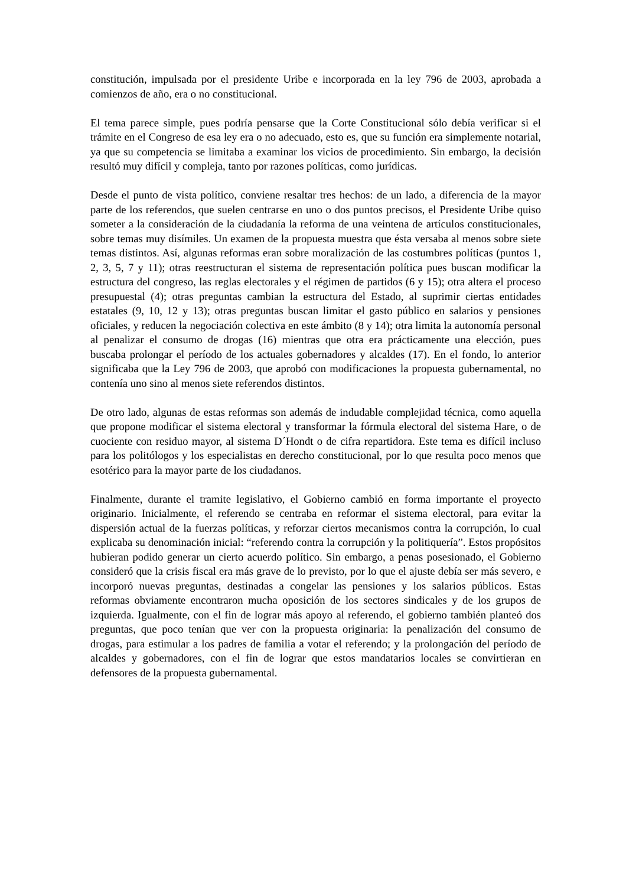constitución, impulsada por el presidente Uribe e incorporada en la ley 796 de 2003, aprobada a comienzos de año, era o no constitucional.
El tema parece simple, pues podría pensarse que la Corte Constitucional sólo debía verificar si el trámite en el Congreso de esa ley era o no adecuado, esto es, que su función era simplemente notarial, ya que su competencia se limitaba a examinar los vicios de procedimiento. Sin embargo, la decisión resultó muy difícil y compleja, tanto por razones políticas, como jurídicas.
Desde el punto de vista político, conviene resaltar tres hechos: de un lado, a diferencia de la mayor parte de los referendos, que suelen centrarse en uno o dos puntos precisos, el Presidente Uribe quiso someter a la consideración de la ciudadanía la reforma de una veintena de artículos constitucionales, sobre temas muy disímiles. Un examen de la propuesta muestra que ésta versaba al menos sobre siete temas distintos. Así, algunas reformas eran sobre moralización de las costumbres políticas (puntos 1, 2, 3, 5, 7 y 11); otras reestructuran el sistema de representación política pues buscan modificar la estructura del congreso, las reglas electorales y el régimen de partidos (6 y 15); otra altera el proceso presupuestal (4); otras preguntas cambian la estructura del Estado, al suprimir ciertas entidades estatales (9, 10, 12 y 13); otras preguntas buscan limitar el gasto público en salarios y pensiones oficiales, y reducen la negociación colectiva en este ámbito (8 y 14); otra limita la autonomía personal al penalizar el consumo de drogas (16) mientras que otra era prácticamente una elección, pues buscaba prolongar el período de los actuales gobernadores y alcaldes (17). En el fondo, lo anterior significaba que la Ley 796 de 2003, que aprobó con modificaciones la propuesta gubernamental, no contenía uno sino al menos siete referendos distintos.
De otro lado, algunas de estas reformas son además de indudable complejidad técnica, como aquella que propone modificar el sistema electoral y transformar la fórmula electoral del sistema Hare, o de cuociente con residuo mayor, al sistema D´Hondt o de cifra repartidora. Este tema es difícil incluso para los politólogos y los especialistas en derecho constitucional, por lo que resulta poco menos que esotérico para la mayor parte de los ciudadanos.
Finalmente, durante el tramite legislativo, el Gobierno cambió en forma importante el proyecto originario. Inicialmente, el referendo se centraba en reformar el sistema electoral, para evitar la dispersión actual de la fuerzas políticas, y reforzar ciertos mecanismos contra la corrupción, lo cual explicaba su denominación inicial: “referendo contra la corrupción y la politiquería”. Estos propósitos hubieran podido generar un cierto acuerdo político. Sin embargo, a penas posesionado, el Gobierno consideró que la crisis fiscal era más grave de lo previsto, por lo que el ajuste debía ser más severo, e incorporó nuevas preguntas, destinadas a congelar las pensiones y los salarios públicos. Estas reformas obviamente encontraron mucha oposición de los sectores sindicales y de los grupos de izquierda. Igualmente, con el fin de lograr más apoyo al referendo, el gobierno también planteó dos preguntas, que poco tenían que ver con la propuesta originaria: la penalización del consumo de drogas, para estimular a los padres de familia a votar el referendo; y la prolongación del período de alcaldes y gobernadores, con el fin de lograr que estos mandatarios locales se convirtieran en defensores de la propuesta gubernamental.